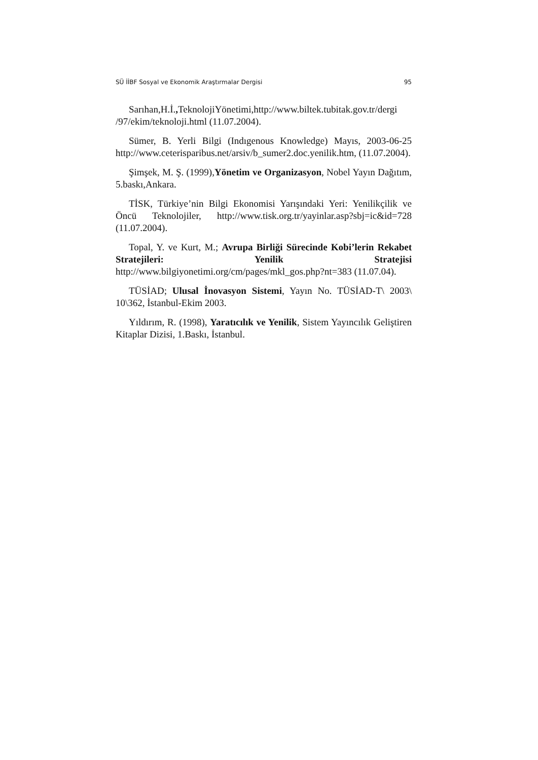SÜ İİBF Sosyal ve Ekonomik Araştırmalar Dergisi 95
Sarıhan,H.İ., TeknolojiYönetimi,http://www.biltek.tubitak.gov.tr/dergi /97/ekim/teknoloji.html (11.07.2004).
Sümer, B. Yerli Bilgi (Indıgenous Knowledge) Mayıs, 2003-06-25 http://www.ceterisparibus.net/arsiv/b_sumer2.doc.yenilik.htm, (11.07.2004).
Şimşek, M. Ş. (1999),Yönetim ve Organizasyon, Nobel Yayın Dağıtım, 5.baskı,Ankara.
TİSK, Türkiye’nin Bilgi Ekonomisi Yarışındaki Yeri: Yenilikçilik ve Öncü Teknolojiler, http://www.tisk.org.tr/yayinlar.asp?sbj=ic&id=728 (11.07.2004).
Topal, Y. ve Kurt, M.; Avrupa Birliği Sürecinde Kobi’lerin Rekabet Stratejileri: Yenilik Stratejisi http://www.bilgiyonetimi.org/cm/pages/mkl_gos.php?nt=383 (11.07.04).
TÜSİAD; Ulusal İnovasyon Sistemi, Yayın No. TÜSİAD-T\ 2003\ 10\362, İstanbul-Ekim 2003.
Yıldırım, R. (1998), Yaratıcılık ve Yenilik, Sistem Yayıncılık Geliştiren Kitaplar Dizisi, 1.Baskı, İstanbul.